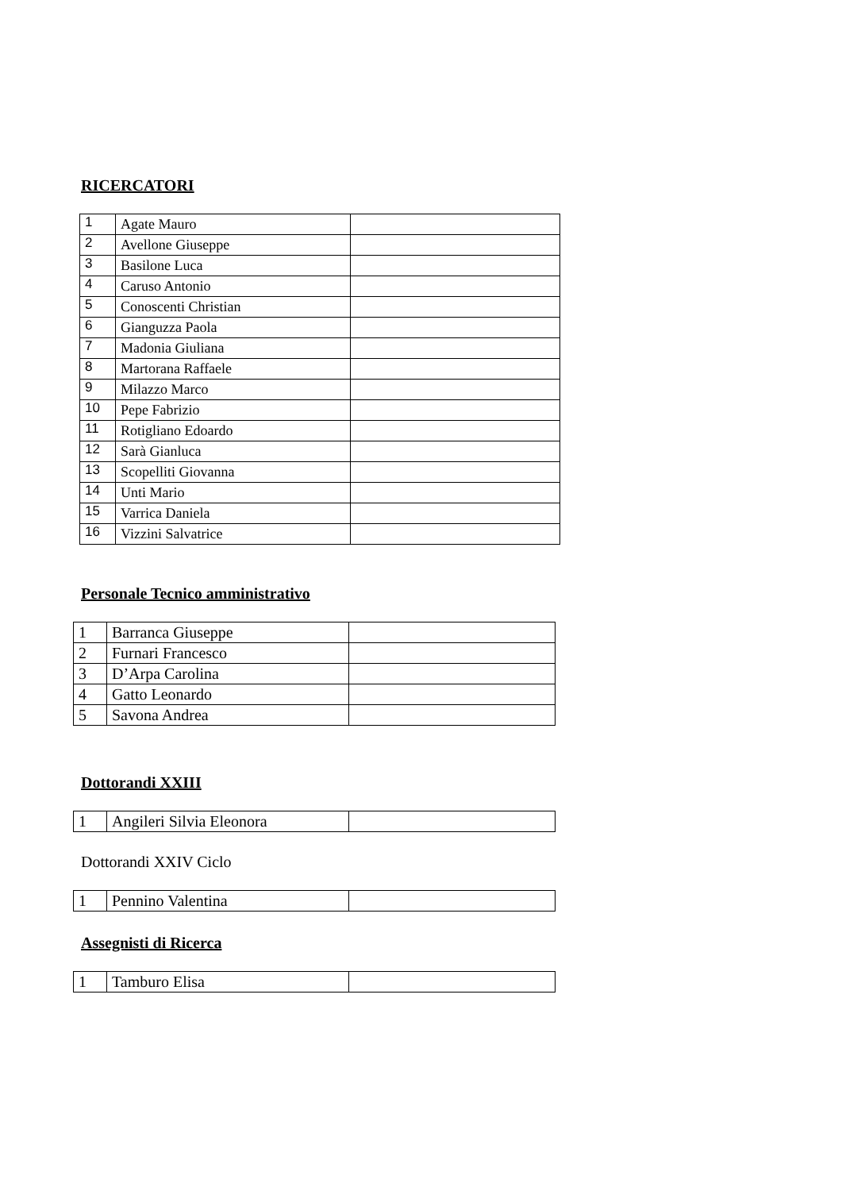RICERCATORI
| 1 | Agate Mauro | |
| 2 | Avellone Giuseppe | |
| 3 | Basilone Luca | |
| 4 | Caruso Antonio | |
| 5 | Conoscenti Christian | |
| 6 | Gianguzza Paola | |
| 7 | Madonia Giuliana | |
| 8 | Martorana Raffaele | |
| 9 | Milazzo Marco | |
| 10 | Pepe Fabrizio | |
| 11 | Rotigliano Edoardo | |
| 12 | Sarà Gianluca | |
| 13 | Scopelliti Giovanna | |
| 14 | Unti Mario | |
| 15 | Varrica Daniela | |
| 16 | Vizzini Salvatrice | |
Personale Tecnico amministrativo
| 1 | Barranca Giuseppe | |
| 2 | Furnari Francesco | |
| 3 | D’Arpa Carolina | |
| 4 | Gatto Leonardo | |
| 5 | Savona Andrea | |
Dottorandi XXIII
| 1 | Angileri Silvia Eleonora | |
Dottorandi XXIV Ciclo
| 1 | Pennino Valentina | |
Assegnisti di Ricerca
| 1 | Tamburo Elisa | |